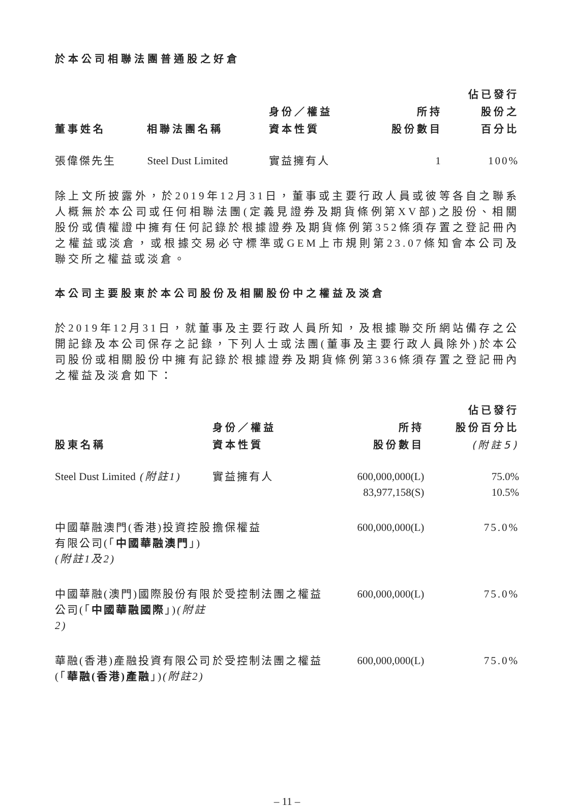於本公司相聯法團普通股之好倉
| 董事姓名 | 相聯法團名稱 | 身份／權益 資本性質 | 所持 股份數目 | 佔已發行 股份之 百分比 |
| --- | --- | --- | --- | --- |
| 張偉傑先生 | Steel Dust Limited | 實益擁有人 | 1 | 100% |
除上文所披露外，於2019年12月31日，董事或主要行政人員或彼等各自之聯系人概無於本公司或任何相聯法團(定義見證券及期貨條例第XV部)之股份、相關股份或債權證中擁有任何記錄於根據證券及期貨條例第352條須存置之登記冊內之權益或淡倉，或根據交易必守標準或GEM上市規則第23.07條知會本公司及聯交所之權益或淡倉。
本公司主要股東於本公司股份及相關股份中之權益及淡倉
於2019年12月31日，就董事及主要行政人員所知，及根據聯交所網站備存之公開記錄及本公司保存之記錄，下列人士或法團(董事及主要行政人員除外)於本公司股份或相關股份中擁有記錄於根據證券及期貨條例第336條須存置之登記冊內之權益及淡倉如下：
| 股東名稱 | 身份／權益 資本性質 | 所持 股份數目 | 佔已發行 股份百分比 (附註5) |
| --- | --- | --- | --- |
| Steel Dust Limited (附註1) | 實益擁有人 | 600,000,000(L) 83,977,158(S) | 75.0% 10.5% |
| 中國華融澳門(香港)投資控股有限公司(「 中國華融澳門 」) (附註1及2) | 擔保權益 | 600,000,000(L) | 75.0% |
| 中國華融(澳門)國際股份有限公司(「 中國華融國際 」) (附註2) | 於受控制法團之權益 | 600,000,000(L) | 75.0% |
| 華融(香港)產融投資有限公司(「 華融(香港)產融 」) (附註2) | 於受控制法團之權益 | 600,000,000(L) | 75.0% |
– 11 –